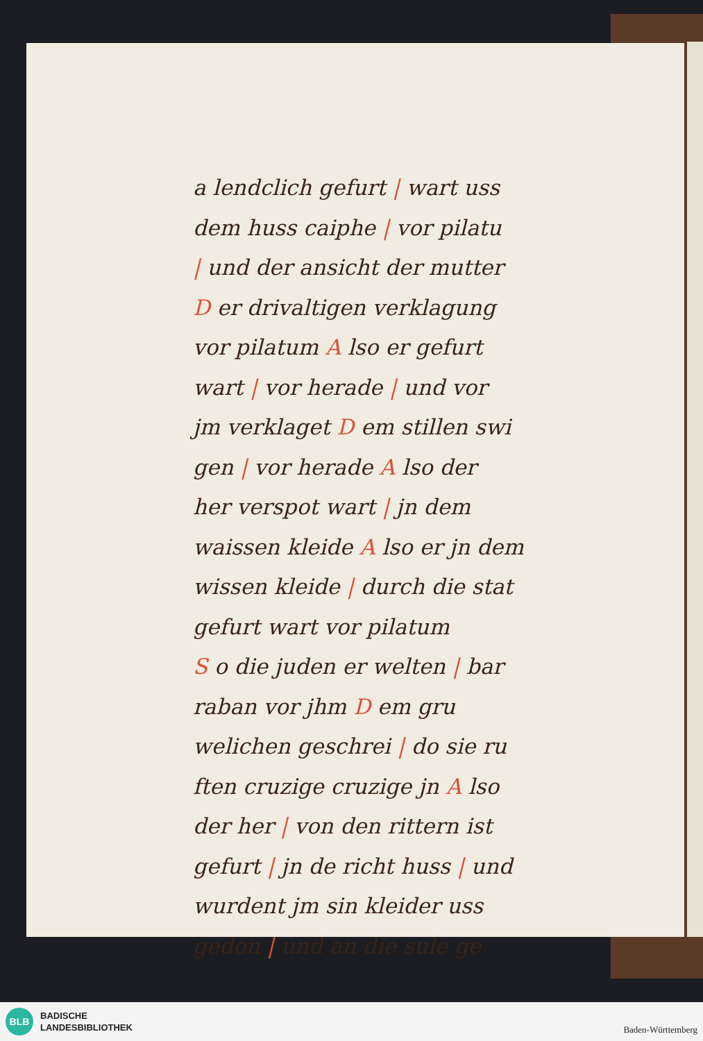a lendclich gefurt | wart uss
dem huss caiphe | vor pilatu
| und der ansicht der mutter
D er drivaltigen verklagung
vor pilatum A lso er gefurt
wart | vor herade | und vor
jm verklaget D em stillen swi
gen | vor herade A lso der
her verspot wart | jn dem
waissen kleide A lso er jn dem
wissen kleide | durch die stat
gefurt wart vor pilatum
S o die juden er welten | bar
raban vor jhm D em gru
welichen geschrei | do sie ru
ften cruzige cruzige jn A lso
der her | von den rittern ist
gefurt | jn de richt huss | und
wurdent jm sin kleider uss
gedon | und an die sule ge
BLB
BADISCHE
LANDESBIBLIOTHEK
Baden-Württemberg